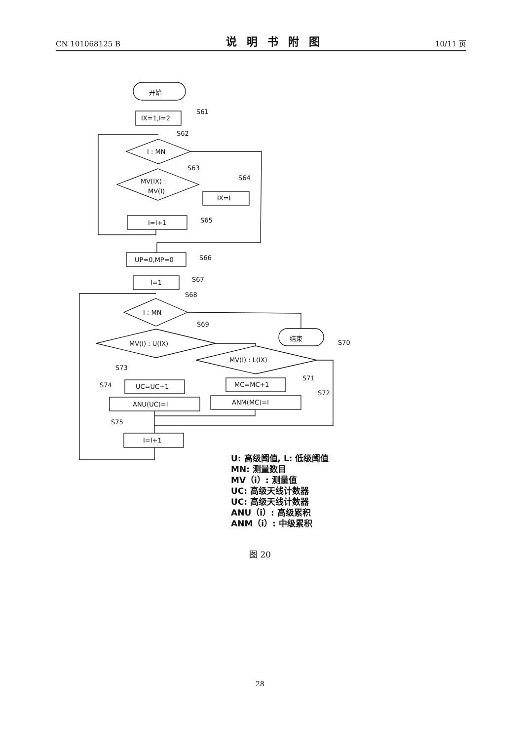CN 101068125 B 说明书附图 10/11 页
开始
IX=1,I=2
S61
I : MN
S62
MV(IX) :
MV(I)
S63
IX=I
S64
I=I+1
S65
UP=0,MP=0
S66
I=1
S67
I : MN
S68
结束
MV(I) : U(IX)
S69
MV(I) : L(IX)
S70
MC=MC+1
S71
ANM(MC)=I
S72
UC=UC+1
S73
ANU(UC)=I
S74
I=I+1
S75
U: 高级阈值, L: 低级阈值
MN: 测量数目
MV（i）: 测量值
UC: 高级天线计数器
UC: 高级天线计数器
ANU（i）: 高级累积
ANM（i）: 中级累积
图 20
28